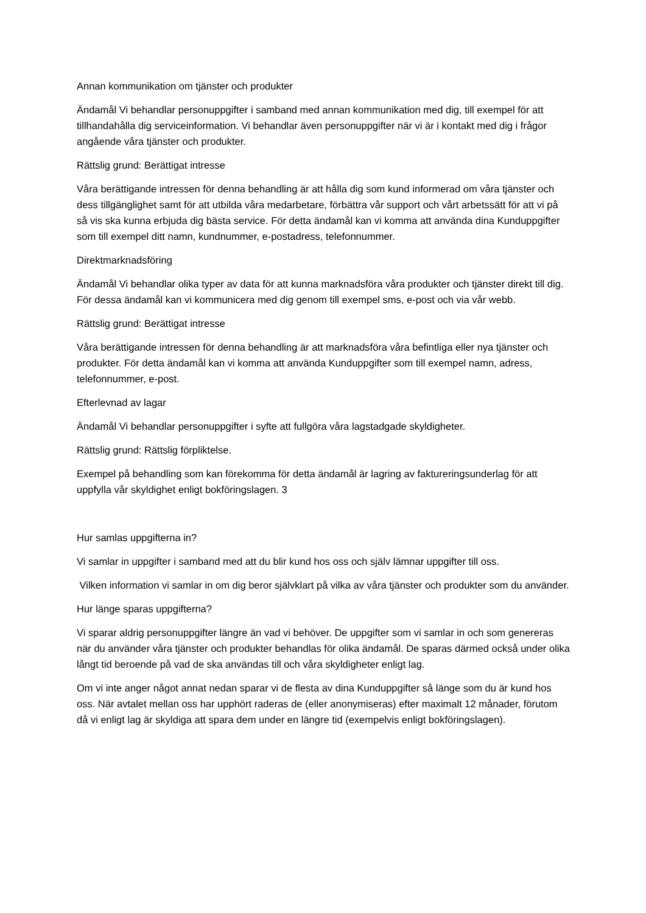Annan kommunikation om tjänster och produkter
Ändamål Vi behandlar personuppgifter i samband med annan kommunikation med dig, till exempel för att tillhandahålla dig serviceinformation. Vi behandlar även personuppgifter när vi är i kontakt med dig i frågor angående våra tjänster och produkter.
Rättslig grund: Berättigat intresse
Våra berättigande intressen för denna behandling är att hålla dig som kund informerad om våra tjänster och dess tillgänglighet samt för att utbilda våra medarbetare, förbättra vår support och vårt arbetssätt för att vi på så vis ska kunna erbjuda dig bästa service. För detta ändamål kan vi komma att använda dina Kunduppgifter som till exempel ditt namn, kundnummer, e-postadress, telefonnummer.
Direktmarknadsföring
Ändamål Vi behandlar olika typer av data för att kunna marknadsföra våra produkter och tjänster direkt till dig. För dessa ändamål kan vi kommunicera med dig genom till exempel sms, e-post och via vår webb.
Rättslig grund: Berättigat intresse
Våra berättigande intressen för denna behandling är att marknadsföra våra befintliga eller nya tjänster och produkter. För detta ändamål kan vi komma att använda Kunduppgifter som till exempel namn, adress, telefonnummer, e-post.
Efterlevnad av lagar
Ändamål Vi behandlar personuppgifter i syfte att fullgöra våra lagstadgade skyldigheter.
Rättslig grund: Rättslig förpliktelse.
Exempel på behandling som kan förekomma för detta ändamål är lagring av faktureringsunderlag för att uppfylla vår skyldighet enligt bokföringslagen. 3
Hur samlas uppgifterna in?
Vi samlar in uppgifter i samband med att du blir kund hos oss och själv lämnar uppgifter till oss.
Vilken information vi samlar in om dig beror självklart på vilka av våra tjänster och produkter som du använder.
Hur länge sparas uppgifterna?
Vi sparar aldrig personuppgifter längre än vad vi behöver. De uppgifter som vi samlar in och som genereras när du använder våra tjänster och produkter behandlas för olika ändamål. De sparas därmed också under olika långt tid beroende på vad de ska användas till och våra skyldigheter enligt lag.
Om vi inte anger något annat nedan sparar vi de flesta av dina Kunduppgifter så länge som du är kund hos oss. När avtalet mellan oss har upphört raderas de (eller anonymiseras) efter maximalt 12 månader, förutom då vi enligt lag är skyldiga att spara dem under en längre tid (exempelvis enligt bokföringslagen).